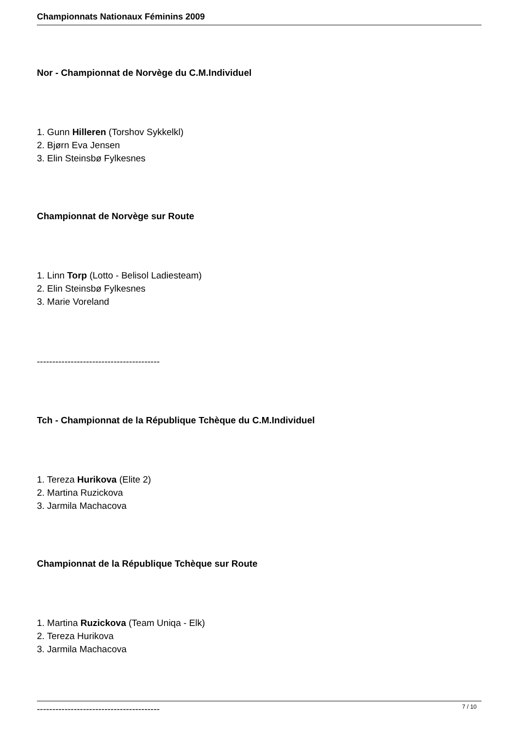Championnats Nationaux Féminins 2009
Nor - Championnat de Norvège du C.M.Individuel
1. Gunn Hilleren (Torshov Sykkelkl)
2. Bjørn Eva Jensen
3. Elin Steinsbø Fylkesnes
Championnat de Norvège sur Route
1. Linn Torp (Lotto - Belisol Ladiesteam)
2. Elin Steinsbø Fylkesnes
3. Marie Voreland
----------------------------------------
Tch - Championnat de la République Tchèque du C.M.Individuel
1. Tereza Hurikova (Elite 2)
2. Martina Ruzickova
3. Jarmila Machacova
Championnat de la République Tchèque sur Route
1. Martina Ruzickova (Team Uniqa - Elk)
2. Tereza Hurikova
3. Jarmila Machacova
----------------------------------------
7 / 10